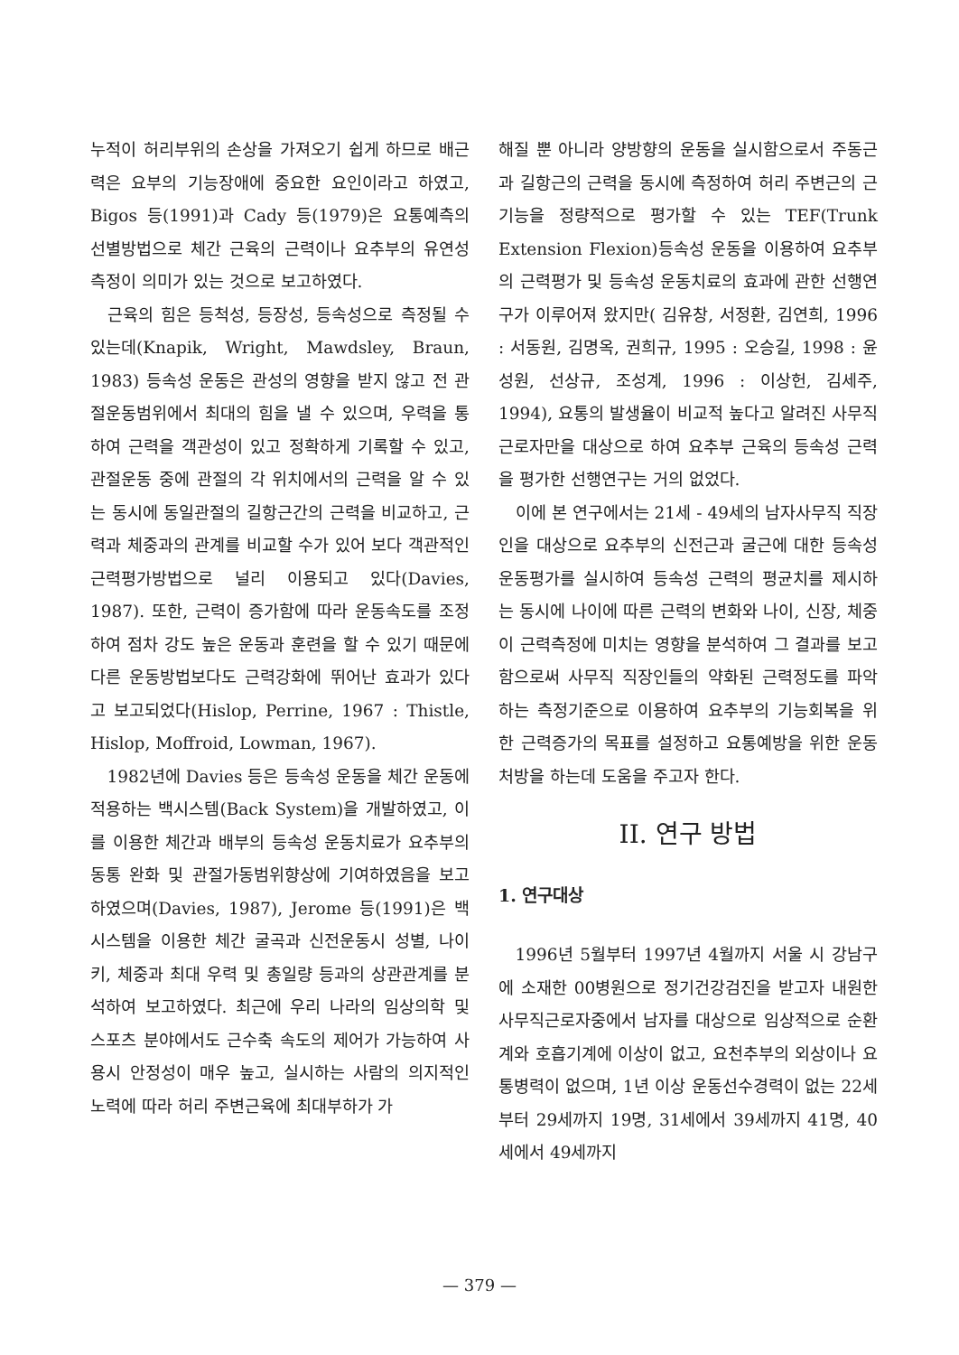누적이 허리부위의 손상을 가져오기 쉽게 하므로 배근력은 요부의 기능장애에 중요한 요인이라고 하였고, Bigos 등(1991)과 Cady 등(1979)은 요통예측의 선별방법으로 체간 근육의 근력이나 요추부의 유연성측정이 의미가 있는 것으로 보고하였다.
근육의 힘은 등척성, 등장성, 등속성으로 측정될 수 있는데(Knapik, Wright, Mawdsley, Braun, 1983) 등속성 운동은 관성의 영향을 받지 않고 전 관절운동범위에서 최대의 힘을 낼 수 있으며, 우력을 통하여 근력을 객관성이 있고 정확하게 기록할 수 있고, 관절운동 중에 관절의 각 위치에서의 근력을 알 수 있는 동시에 동일관절의 길항근간의 근력을 비교하고, 근력과 체중과의 관계를 비교할 수가 있어 보다 객관적인 근력평가방법으로 널리 이용되고 있다(Davies, 1987). 또한, 근력이 증가함에 따라 운동속도를 조정하여 점차 강도 높은 운동과 훈련을 할 수 있기 때문에 다른 운동방법보다도 근력강화에 뛰어난 효과가 있다고 보고되었다(Hislop, Perrine, 1967 : Thistle, Hislop, Moffroid, Lowman, 1967).
1982년에 Davies 등은 등속성 운동을 체간 운동에 적용하는 백시스템(Back System)을 개발하였고, 이를 이용한 체간과 배부의 등속성 운동치료가 요추부의 동통 완화 및 관절가동범위향상에 기여하였음을 보고하였으며(Davies, 1987), Jerome 등(1991)은 백시스템을 이용한 체간 굴곡과 신전운동시 성별, 나이 키, 체중과 최대 우력 및 총일량 등과의 상관관계를 분석하여 보고하였다. 최근에 우리 나라의 임상의학 및 스포츠 분야에서도 근수축 속도의 제어가 가능하여 사용시 안정성이 매우 높고, 실시하는 사람의 의지적인 노력에 따라 허리 주변근육에 최대부하가 가
해질 뿐 아니라 양방향의 운동을 실시함으로서 주동근과 길항근의 근력을 동시에 측정하여 허리 주변근의 근기능을 정량적으로 평가할 수 있는 TEF(Trunk Extension Flexion)등속성 운동을 이용하여 요추부의 근력평가 및 등속성 운동치료의 효과에 관한 선행연구가 이루어져 왔지만( 김유창, 서정환, 김연희, 1996 : 서동원, 김명옥, 권희규, 1995 : 오승길, 1998 : 윤성원, 선상규, 조성계, 1996 : 이상헌, 김세주, 1994), 요통의 발생율이 비교적 높다고 알려진 사무직근로자만을 대상으로 하여 요추부 근육의 등속성 근력을 평가한 선행연구는 거의 없었다.
이에 본 연구에서는 21세 - 49세의 남자사무직 직장인을 대상으로 요추부의 신전근과 굴근에 대한 등속성 운동평가를 실시하여 등속성 근력의 평균치를 제시하는 동시에 나이에 따른 근력의 변화와 나이, 신장, 체중이 근력측정에 미치는 영향을 분석하여 그 결과를 보고함으로써 사무직 직장인들의 약화된 근력정도를 파악하는 측정기준으로 이용하여 요추부의 기능회복을 위한 근력증가의 목표를 설정하고 요통예방을 위한 운동처방을 하는데 도움을 주고자 한다.
II. 연구 방법
1. 연구대상
1996년 5월부터 1997년 4월까지 서울 시 강남구에 소재한 00병원으로 정기건강검진을 받고자 내원한 사무직근로자중에서 남자를 대상으로 임상적으로 순환계와 호흡기계에 이상이 없고, 요천추부의 외상이나 요통병력이 없으며, 1년 이상 운동선수경력이 없는 22세부터 29세까지 19명, 31세에서 39세까지 41명, 40세에서 49세까지
— 379 —